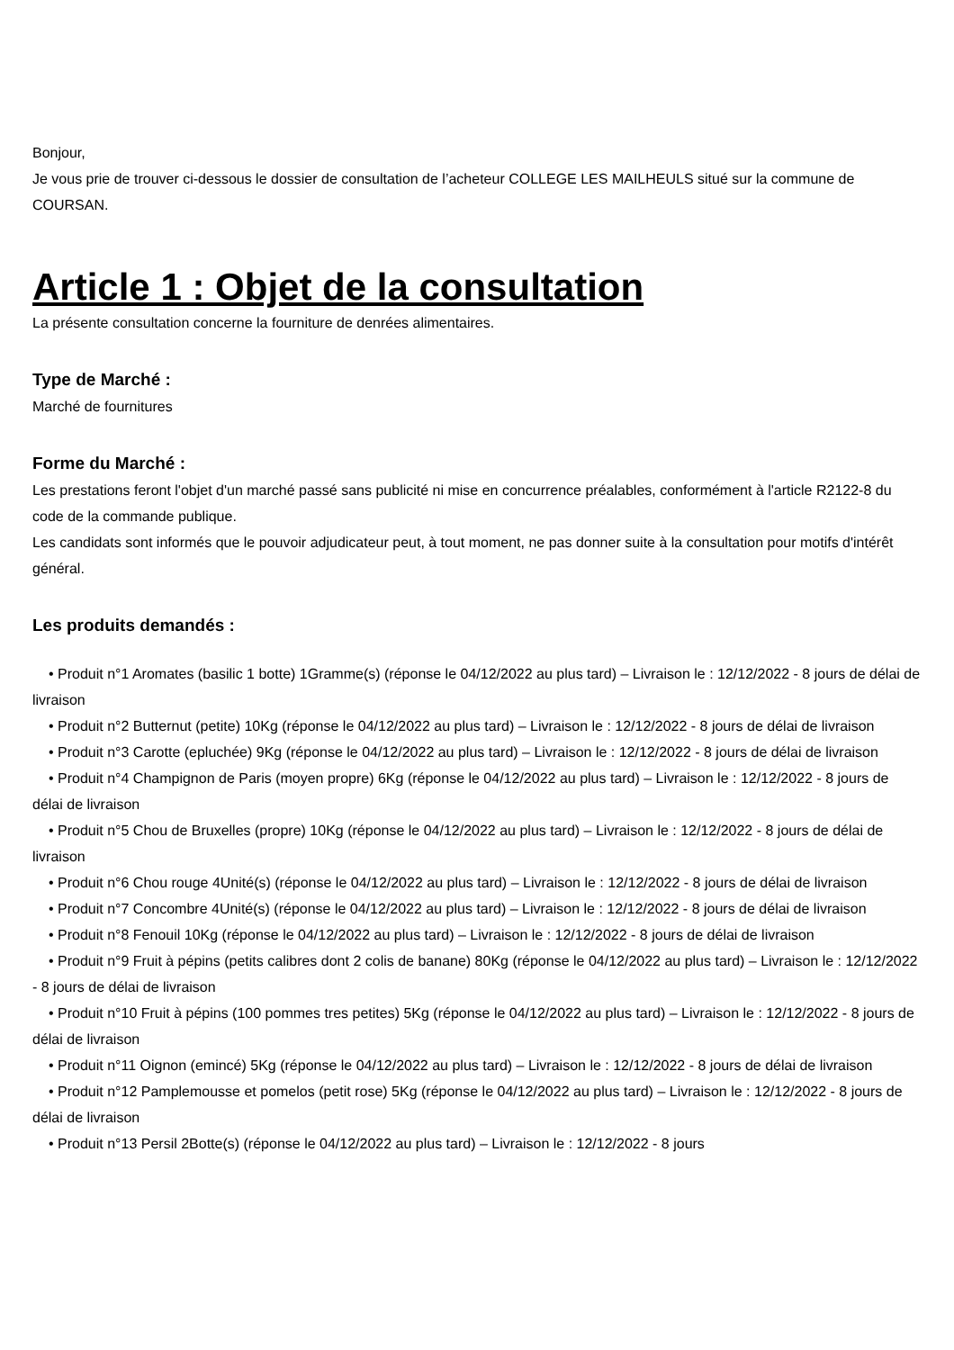Bonjour,
Je vous prie de trouver ci-dessous le dossier de consultation de l’acheteur COLLEGE LES MAILHEULS situé sur la commune de COURSAN.
Article 1 : Objet de la consultation
La présente consultation concerne la fourniture de denrées alimentaires.
Type de Marché :
Marché de fournitures
Forme du Marché :
Les prestations feront l'objet d'un marché passé sans publicité ni mise en concurrence préalables, conformément à l'article R2122-8 du code de la commande publique.
Les candidats sont informés que le pouvoir adjudicateur peut, à tout moment, ne pas donner suite à la consultation pour motifs d'intérêt général.
Les produits demandés :
• Produit n°1 Aromates (basilic 1 botte) 1Gramme(s) (réponse le 04/12/2022 au plus tard) – Livraison le : 12/12/2022 - 8 jours de délai de livraison
• Produit n°2 Butternut (petite) 10Kg (réponse le 04/12/2022 au plus tard) – Livraison le : 12/12/2022 - 8 jours de délai de livraison
• Produit n°3 Carotte (epluchée) 9Kg (réponse le 04/12/2022 au plus tard) – Livraison le : 12/12/2022 - 8 jours de délai de livraison
• Produit n°4 Champignon de Paris (moyen propre) 6Kg (réponse le 04/12/2022 au plus tard) – Livraison le : 12/12/2022 - 8 jours de délai de livraison
• Produit n°5 Chou de Bruxelles (propre) 10Kg (réponse le 04/12/2022 au plus tard) – Livraison le : 12/12/2022 - 8 jours de délai de livraison
• Produit n°6 Chou rouge 4Unité(s) (réponse le 04/12/2022 au plus tard) – Livraison le : 12/12/2022 - 8 jours de délai de livraison
• Produit n°7 Concombre 4Unité(s) (réponse le 04/12/2022 au plus tard) – Livraison le : 12/12/2022 - 8 jours de délai de livraison
• Produit n°8 Fenouil 10Kg (réponse le 04/12/2022 au plus tard) – Livraison le : 12/12/2022 - 8 jours de délai de livraison
• Produit n°9 Fruit à pépins (petits calibres dont 2 colis de banane) 80Kg (réponse le 04/12/2022 au plus tard) – Livraison le : 12/12/2022 - 8 jours de délai de livraison
• Produit n°10 Fruit à pépins (100 pommes tres petites) 5Kg (réponse le 04/12/2022 au plus tard) – Livraison le : 12/12/2022 - 8 jours de délai de livraison
• Produit n°11 Oignon (emincé) 5Kg (réponse le 04/12/2022 au plus tard) – Livraison le : 12/12/2022 - 8 jours de délai de livraison
• Produit n°12 Pamplemousse et pomelos (petit rose) 5Kg (réponse le 04/12/2022 au plus tard) – Livraison le : 12/12/2022 - 8 jours de délai de livraison
• Produit n°13 Persil 2Botte(s) (réponse le 04/12/2022 au plus tard) – Livraison le : 12/12/2022 - 8 jours